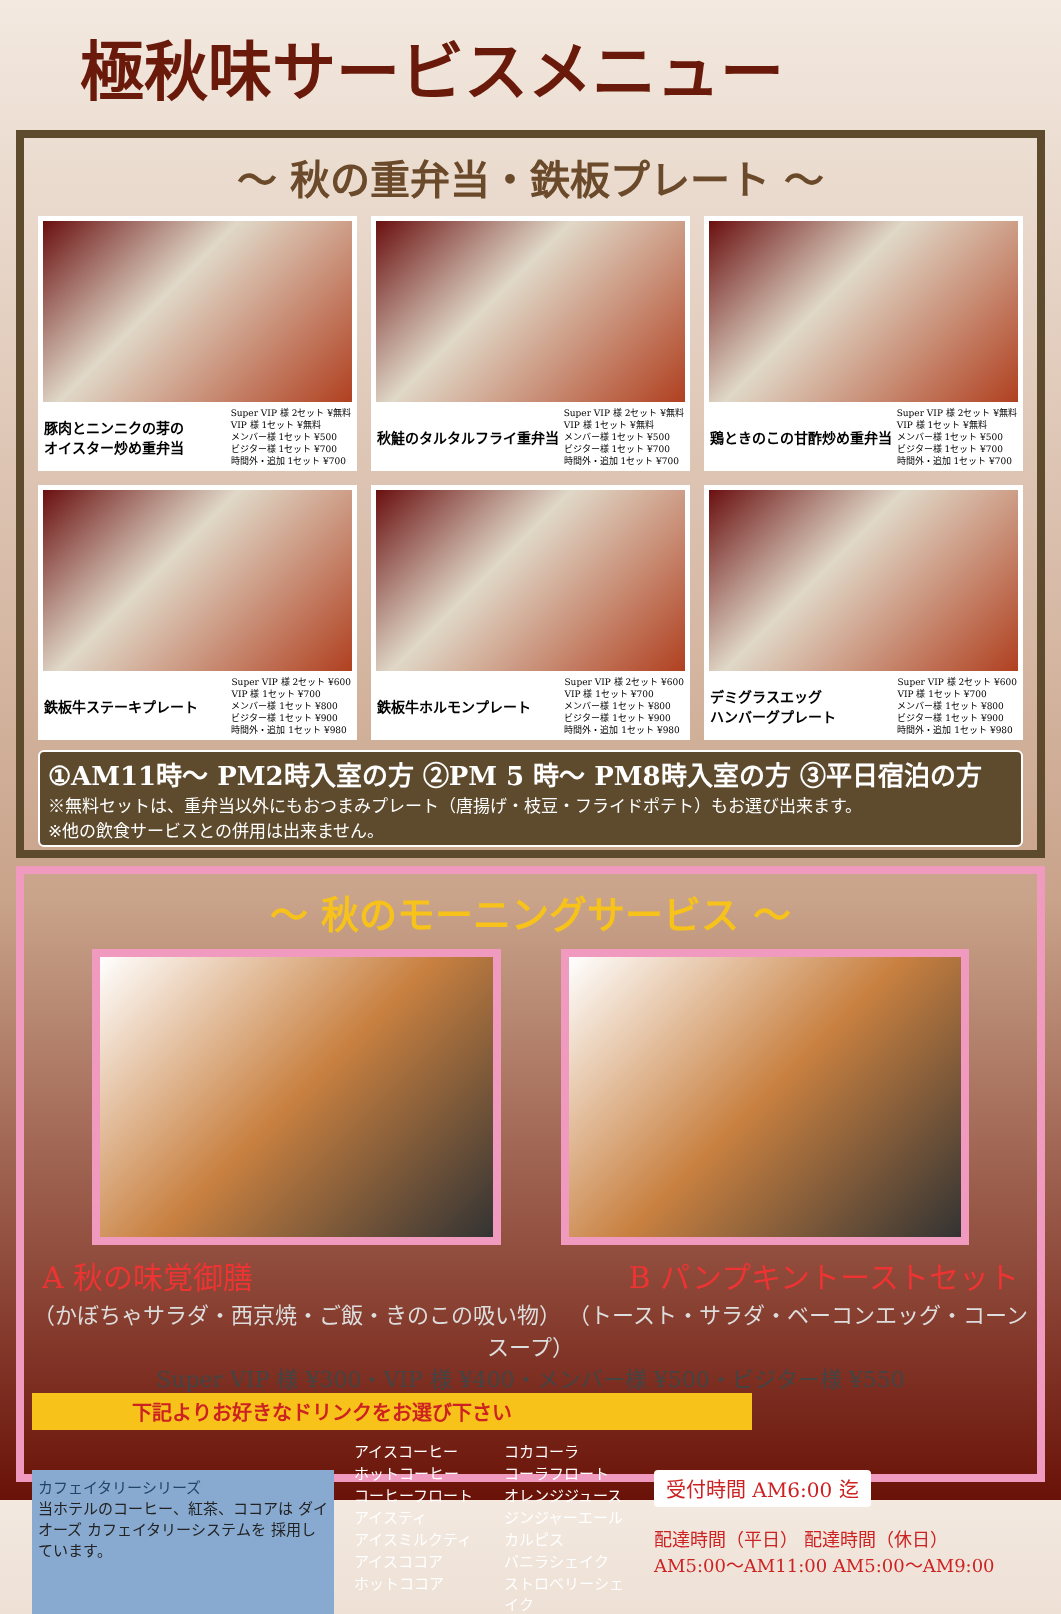極秋味サービスメニュー
～ 秋の重弁当・鉄板プレート ～
豚肉とニンニクの芽の
オイスター炒め重弁当 Super VIP 様 2セット ¥無料 VIP 様 1セット ¥無料 メンバー様 1セット ¥500 ビジター様 1セット ¥700 時間外・追加 1セット ¥700
秋鮭のタルタルフライ重弁当 Super VIP 様 2セット ¥無料 VIP 様 1セット ¥無料 メンバー様 1セット ¥500 ビジター様 1セット ¥700 時間外・追加 1セット ¥700
鶏ときのこの甘酢炒め重弁当 Super VIP 様 2セット ¥無料 VIP 様 1セット ¥無料 メンバー様 1セット ¥500 ビジター様 1セット ¥700 時間外・追加 1セット ¥700
鉄板牛ステーキプレート Super VIP 様 2セット ¥600 VIP 様 1セット ¥700 メンバー様 1セット ¥800 ビジター様 1セット ¥900 時間外・追加 1セット ¥980
鉄板牛ホルモンプレート Super VIP 様 2セット ¥600 VIP 様 1セット ¥700 メンバー様 1セット ¥800 ビジター様 1セット ¥900 時間外・追加 1セット ¥980
デミグラスエッグ
ハンバーグプレート Super VIP 様 2セット ¥600 VIP 様 1セット ¥700 メンバー様 1セット ¥800 ビジター様 1セット ¥900 時間外・追加 1セット ¥980
①AM11時～ PM2時入室の方 ②PM 5 時～ PM8時入室の方 ③平日宿泊の方
※無料セットは、重弁当以外にもおつまみプレート（唐揚げ・枝豆・フライドポテト）もお選び出来ます。
※他の飲食サービスとの併用は出来ません。
～ 秋のモーニングサービス ～
A 秋の味覚御膳 B パンプキントーストセット
（かぼちゃサラダ・西京焼・ご飯・きのこの吸い物） （トースト・サラダ・ベーコンエッグ・コーンスープ）
Super VIP 様 ¥300・VIP 様 ¥400・メンバー様 ¥500・ビジター様 ¥550
下記よりお好きなドリンクをお選び下さい
カフェイタリーシリーズ
当ホテルのコーヒー、紅茶、ココアは ダイオーズ カフェイタリーシステムを 採用しています。
アイスコーヒー コカコーラ ホットコーヒー コーラフロート コーヒーフロート オレンジジュース アイスティ ジンジャーエール アイスミルクティ カルピス アイスココア バニラシェイク ホットココア ストロベリーシェイク
受付時間 AM6:00 迄
配達時間（平日） 配達時間（休日）
AM5:00～AM11:00 AM5:00～AM9:00